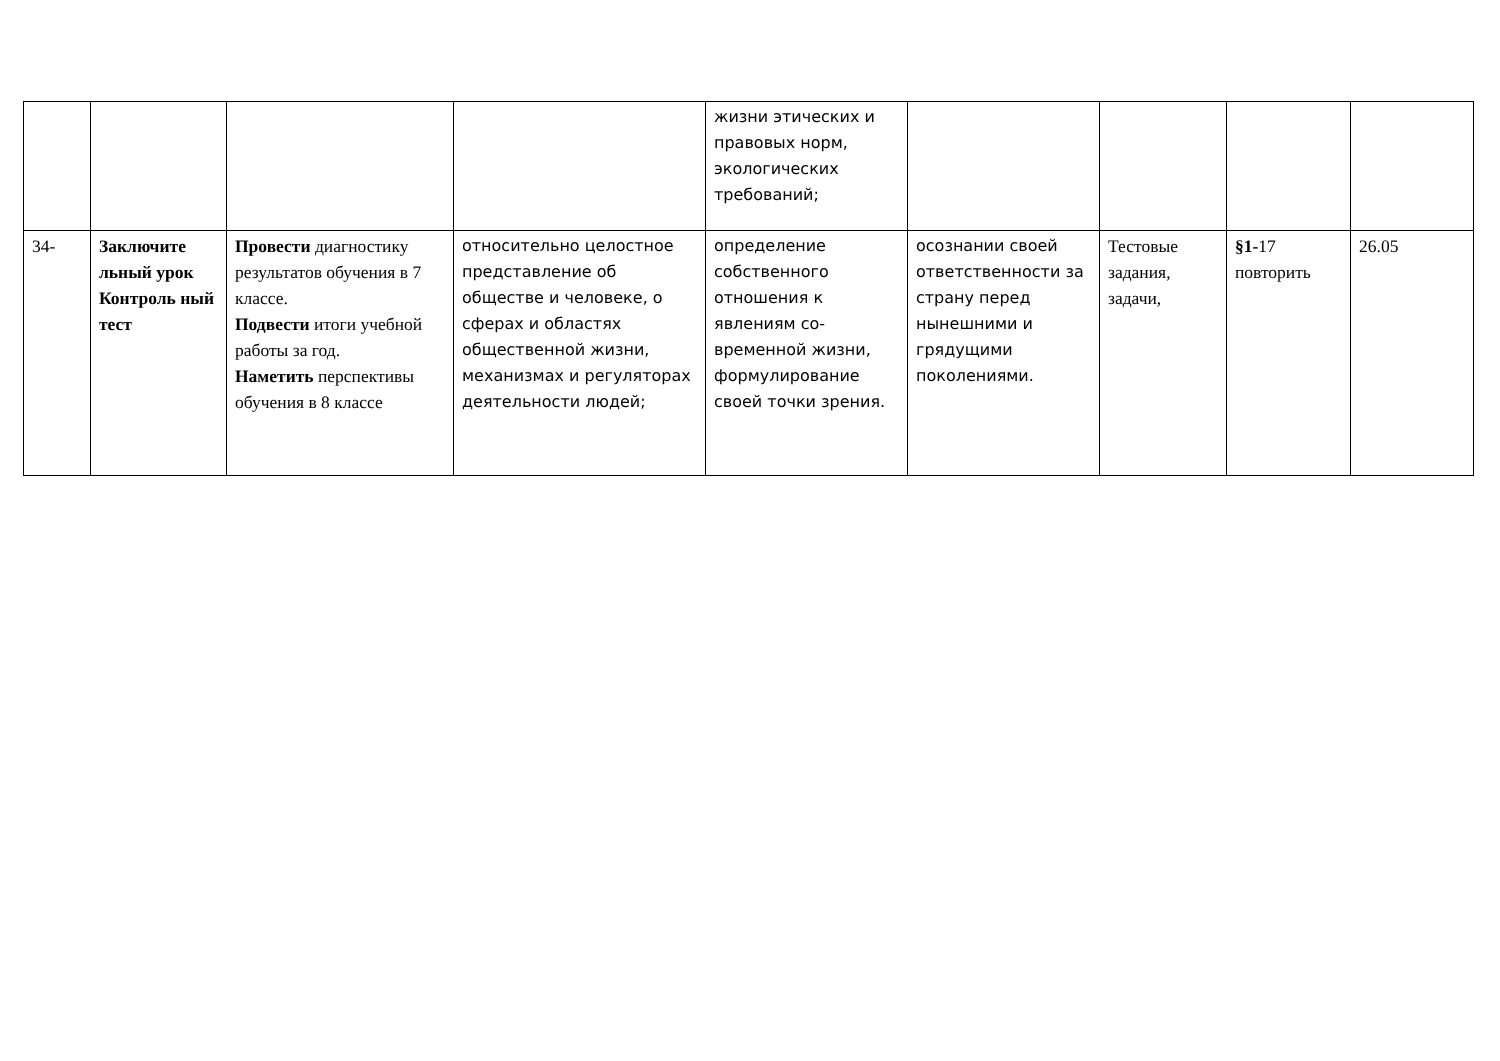| | | | | жизни этических и правовых норм, экологических требований; | | | | |
| 34- | Заключите льный урок Контроль ный тест | Провести диагностику результатов обучения в 7 классе. Подвести итоги учебной работы за год. Наметить перспективы обучения в 8 классе | относительно целостное представление об обществе и человеке, о сферах и областях общественной жизни, механизмах и регуляторах деятельности людей; | определение собственного отношения к явлениям со-временной жизни, формулирование своей точки зрения. | осознании своей ответственности за страну перед нынешними и грядущими поколениями. | Тестовые задания, задачи, | §1- 17 повторить | 26.05 |